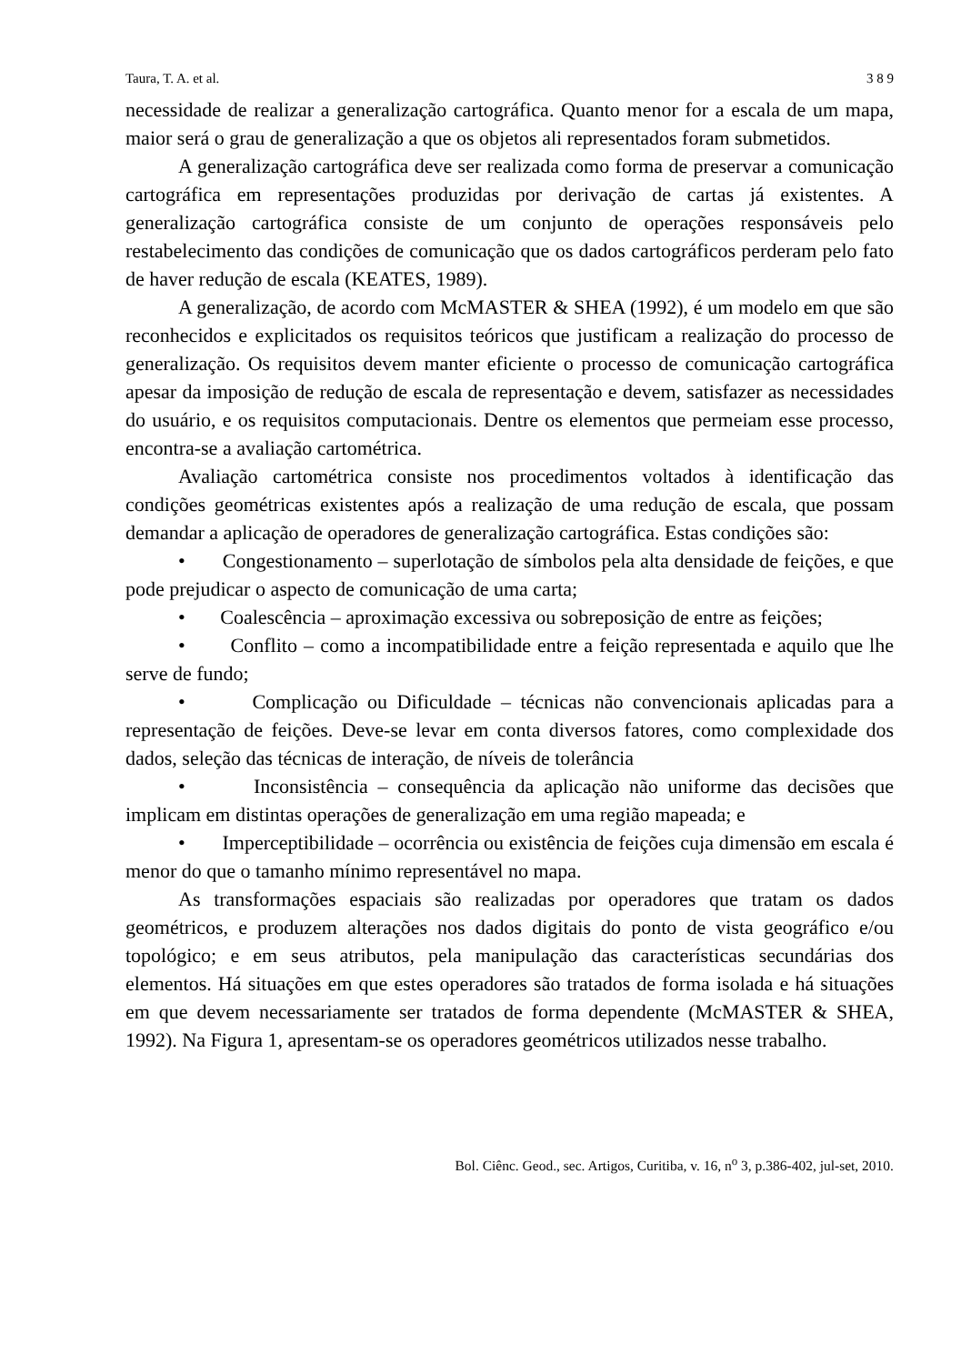Taura, T. A. et al. 3 8 9
necessidade de realizar a generalização cartográfica. Quanto menor for a escala de um mapa, maior será o grau de generalização a que os objetos ali representados foram submetidos.
A generalização cartográfica deve ser realizada como forma de preservar a comunicação cartográfica em representações produzidas por derivação de cartas já existentes. A generalização cartográfica consiste de um conjunto de operações responsáveis pelo restabelecimento das condições de comunicação que os dados cartográficos perderam pelo fato de haver redução de escala (KEATES, 1989).
A generalização, de acordo com McMASTER & SHEA (1992), é um modelo em que são reconhecidos e explicitados os requisitos teóricos que justificam a realização do processo de generalização. Os requisitos devem manter eficiente o processo de comunicação cartográfica apesar da imposição de redução de escala de representação e devem, satisfazer as necessidades do usuário, e os requisitos computacionais. Dentre os elementos que permeiam esse processo, encontra-se a avaliação cartométrica.
Avaliação cartométrica consiste nos procedimentos voltados à identificação das condições geométricas existentes após a realização de uma redução de escala, que possam demandar a aplicação de operadores de generalização cartográfica. Estas condições são:
• Congestionamento – superlotação de símbolos pela alta densidade de feições, e que pode prejudicar o aspecto de comunicação de uma carta;
• Coalescência – aproximação excessiva ou sobreposição de entre as feições;
• Conflito – como a incompatibilidade entre a feição representada e aquilo que lhe serve de fundo;
• Complicação ou Dificuldade – técnicas não convencionais aplicadas para a representação de feições. Deve-se levar em conta diversos fatores, como complexidade dos dados, seleção das técnicas de interação, de níveis de tolerância
• Inconsistência – consequência da aplicação não uniforme das decisões que implicam em distintas operações de generalização em uma região mapeada; e
• Imperceptibilidade – ocorrência ou existência de feições cuja dimensão em escala é menor do que o tamanho mínimo representável no mapa.
As transformações espaciais são realizadas por operadores que tratam os dados geométricos, e produzem alterações nos dados digitais do ponto de vista geográfico e/ou topológico; e em seus atributos, pela manipulação das características secundárias dos elementos. Há situações em que estes operadores são tratados de forma isolada e há situações em que devem necessariamente ser tratados de forma dependente (McMASTER & SHEA, 1992). Na Figura 1, apresentam-se os operadores geométricos utilizados nesse trabalho.
Bol. Ciênc. Geod., sec. Artigos, Curitiba, v. 16, n<sup>o</sup> 3, p.386-402, jul-set, 2010.